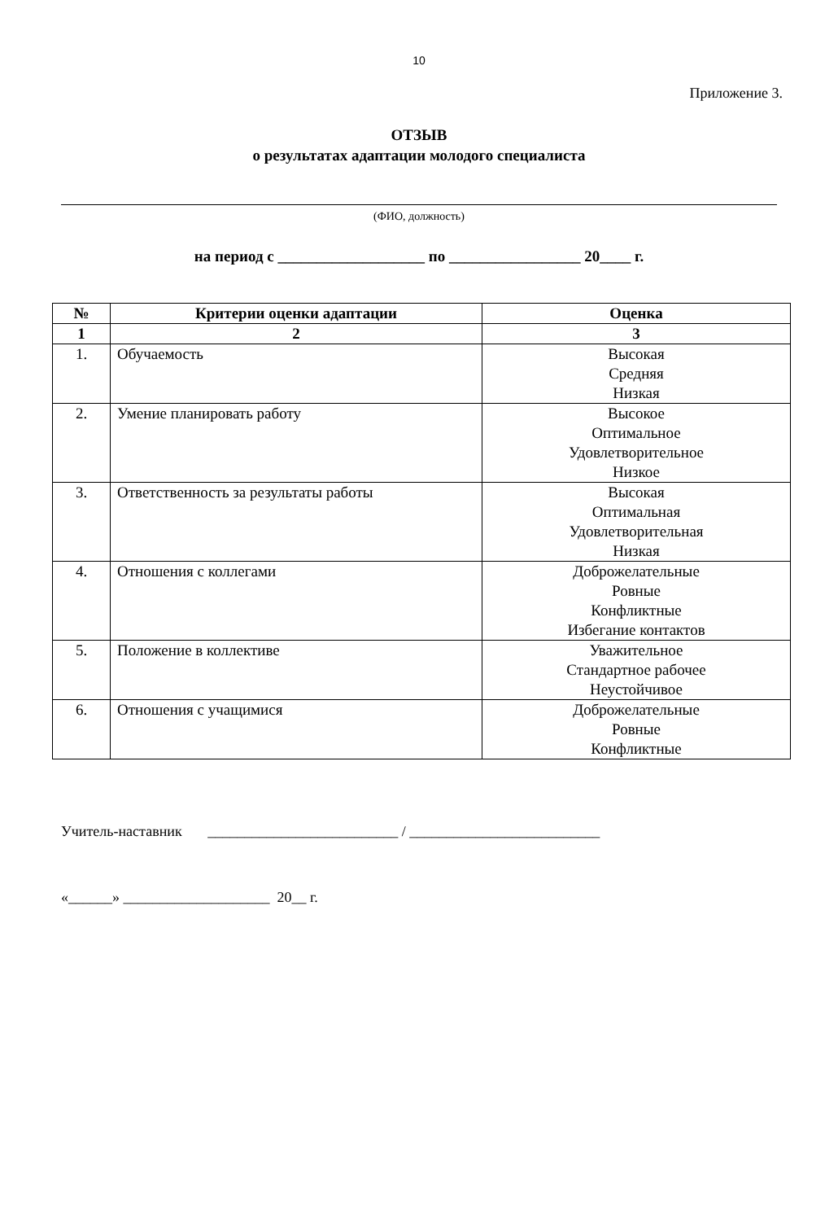10
Приложение 3.
ОТЗЫВ
о результатах адаптации молодого специалиста
(ФИО, должность)
на период с ___________________ по _________________ 20____ г.
| № | Критерии оценки адаптации | Оценка |
| --- | --- | --- |
| 1 | 2 | 3 |
| 1. | Обучаемость | Высокая Средняя Низкая |
| 2. | Умение планировать работу | Высокое Оптимальное Удовлетворительное Низкое |
| 3. | Ответственность за результаты работы | Высокая Оптимальная Удовлетворительная Низкая |
| 4. | Отношения с коллегами | Доброжелательные Ровные Конфликтные Избегание контактов |
| 5. | Положение в коллективе | Уважительное Стандартное рабочее Неустойчивое |
| 6. | Отношения с учащимися | Доброжелательные Ровные Конфликтные |
Учитель-наставник __________________________ / __________________________
«______» ____________________ 20__ г.